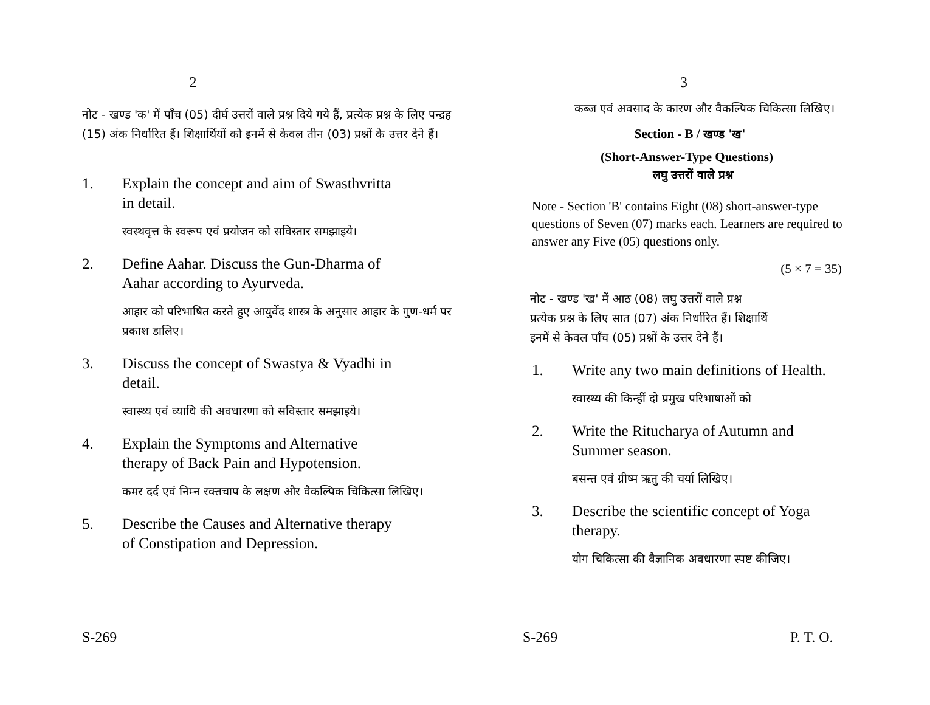2
नोट - खण्ड 'क' में पाँच (05) दीर्घ उत्तरों वाले प्रश्न दिये गये हैं, प्रत्येक प्रश्न के लिए पन्द्रह (15) अंक निर्धारित हैं। शिक्षार्थियों को इनमें से केवल तीन (03) प्रश्नों के उत्तर देने हैं।
1. Explain the concept and aim of Swasthvritta in detail.
स्वस्थवृत्त के स्वरूप एवं प्रयोजन को सविस्तार समझाइये।
2. Define Aahar. Discuss the Gun-Dharma of Aahar according to Ayurveda.
आहार को परिभाषित करते हुए आयुर्वेद शास्त्र के अनुसार आहार के गुण-धर्म पर प्रकाश डालिए।
3. Discuss the concept of Swastya & Vyadhi in detail.
स्वास्थ्य एवं व्याधि की अवधारणा को सविस्तार समझाइये।
4. Explain the Symptoms and Alternative therapy of Back Pain and Hypotension.
कमर दर्द एवं निम्न रक्तचाप के लक्षण और वैकल्पिक चिकित्सा लिखिए।
5. Describe the Causes and Alternative therapy of Constipation and Depression.
S-269
3
कब्ज एवं अवसाद के कारण और वैकल्पिक चिकित्सा लिखिए।
Section - B / खण्ड 'ख'
(Short-Answer-Type Questions)
लघु उत्तरों वाले प्रश्न
Note - Section 'B' contains Eight (08) short-answer-type questions of Seven (07) marks each. Learners are required to answer any Five (05) questions only.
(5 × 7 = 35)
नोट - खण्ड 'ख' में आठ (08) लघु उत्तरों वाले प्रश्न
प्रत्येक प्रश्न के लिए सात (07) अंक निर्धारित हैं। शिक्षार्थि
इनमें से केवल पाँच (05) प्रश्नों के उत्तर देने हैं।
1. Write any two main definitions of Health.
स्वास्थ्य की किन्हीं दो प्रमुख परिभाषाओं को
2. Write the Ritucharya of Autumn and Summer season.
बसन्त एवं ग्रीष्म ऋतु की चर्या लिखिए।
3. Describe the scientific concept of Yoga therapy.
योग चिकित्सा की वैज्ञानिक अवधारणा स्पष्ट कीजिए।
S-269 P. T. O.